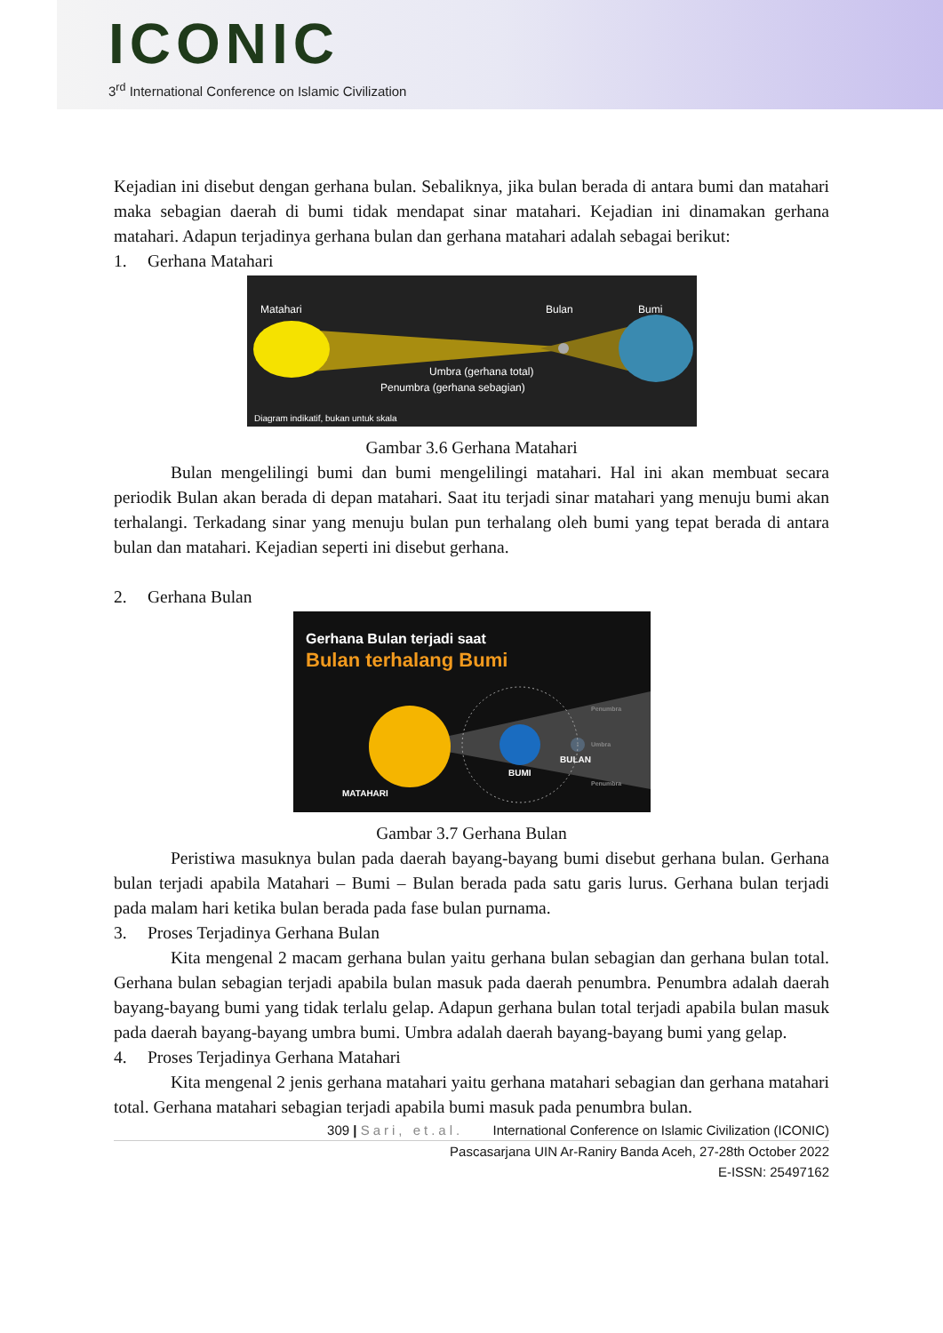ICONIC
3<sup>rd</sup> International Conference on Islamic Civilization
Kejadian ini disebut dengan gerhana bulan. Sebaliknya, jika bulan berada di antara bumi dan matahari maka sebagian daerah di bumi tidak mendapat sinar matahari. Kejadian ini dinamakan gerhana matahari. Adapun terjadinya gerhana bulan dan gerhana matahari adalah sebagai berikut:
1. Gerhana Matahari
Matahari
Bulan
Bumi
Umbra (gerhana total)
Penumbra (gerhana sebagian)
Diagram indikatif, bukan untuk skala
Gambar 3.6 Gerhana Matahari
Bulan mengelilingi bumi dan bumi mengelilingi matahari. Hal ini akan membuat secara periodik Bulan akan berada di depan matahari. Saat itu terjadi sinar matahari yang menuju bumi akan terhalangi. Terkadang sinar yang menuju bulan pun terhalang oleh bumi yang tepat berada di antara bulan dan matahari. Kejadian seperti ini disebut gerhana.
2. Gerhana Bulan
Gerhana Bulan terjadi saat
Bulan terhalang Bumi
MATAHARI
BUMI
BULAN
Penumbra
Penumbra
Umbra
Gambar 3.7 Gerhana Bulan
Peristiwa masuknya bulan pada daerah bayang-bayang bumi disebut gerhana bulan. Gerhana bulan terjadi apabila Matahari – Bumi – Bulan berada pada satu garis lurus. Gerhana bulan terjadi pada malam hari ketika bulan berada pada fase bulan purnama.
3. Proses Terjadinya Gerhana Bulan
Kita mengenal 2 macam gerhana bulan yaitu gerhana bulan sebagian dan gerhana bulan total. Gerhana bulan sebagian terjadi apabila bulan masuk pada daerah penumbra. Penumbra adalah daerah bayang-bayang bumi yang tidak terlalu gelap. Adapun gerhana bulan total terjadi apabila bulan masuk pada daerah bayang-bayang umbra bumi. Umbra adalah daerah bayang-bayang bumi yang gelap.
4. Proses Terjadinya Gerhana Matahari
Kita mengenal 2 jenis gerhana matahari yaitu gerhana matahari sebagian dan gerhana matahari total. Gerhana matahari sebagian terjadi apabila bumi masuk pada penumbra bulan.
309 | Sari, et.al. International Conference on Islamic Civilization (ICONIC)
Pascasarjana UIN Ar-Raniry Banda Aceh, 27-28th October 2022
E-ISSN: 25497162